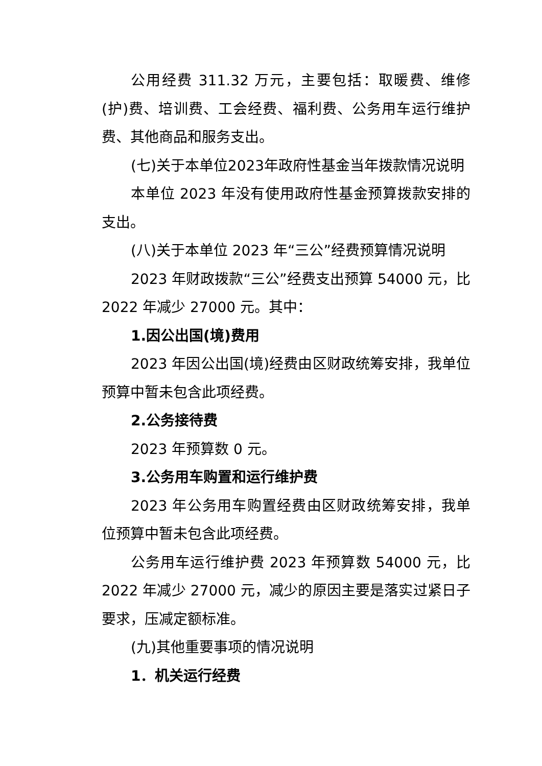公用经费 311.32 万元，主要包括：取暖费、维修(护)费、培训费、工会经费、福利费、公务用车运行维护费、其他商品和服务支出。
(七)关于本单位2023年政府性基金当年拨款情况说明
本单位 2023 年没有使用政府性基金预算拨款安排的支出。
(八)关于本单位 2023 年“三公”经费预算情况说明
2023 年财政拨款“三公”经费支出预算 54000 元，比2022 年减少 27000 元。其中：
1.因公出国(境)费用
2023 年因公出国(境)经费由区财政统筹安排，我单位预算中暂未包含此项经费。
2.公务接待费
2023 年预算数 0 元。
3.公务用车购置和运行维护费
2023 年公务用车购置经费由区财政统筹安排，我单位预算中暂未包含此项经费。
公务用车运行维护费 2023 年预算数 54000 元，比2022 年减少 27000 元，减少的原因主要是落实过紧日子要求，压减定额标准。
(九)其他重要事项的情况说明
1．机关运行经费